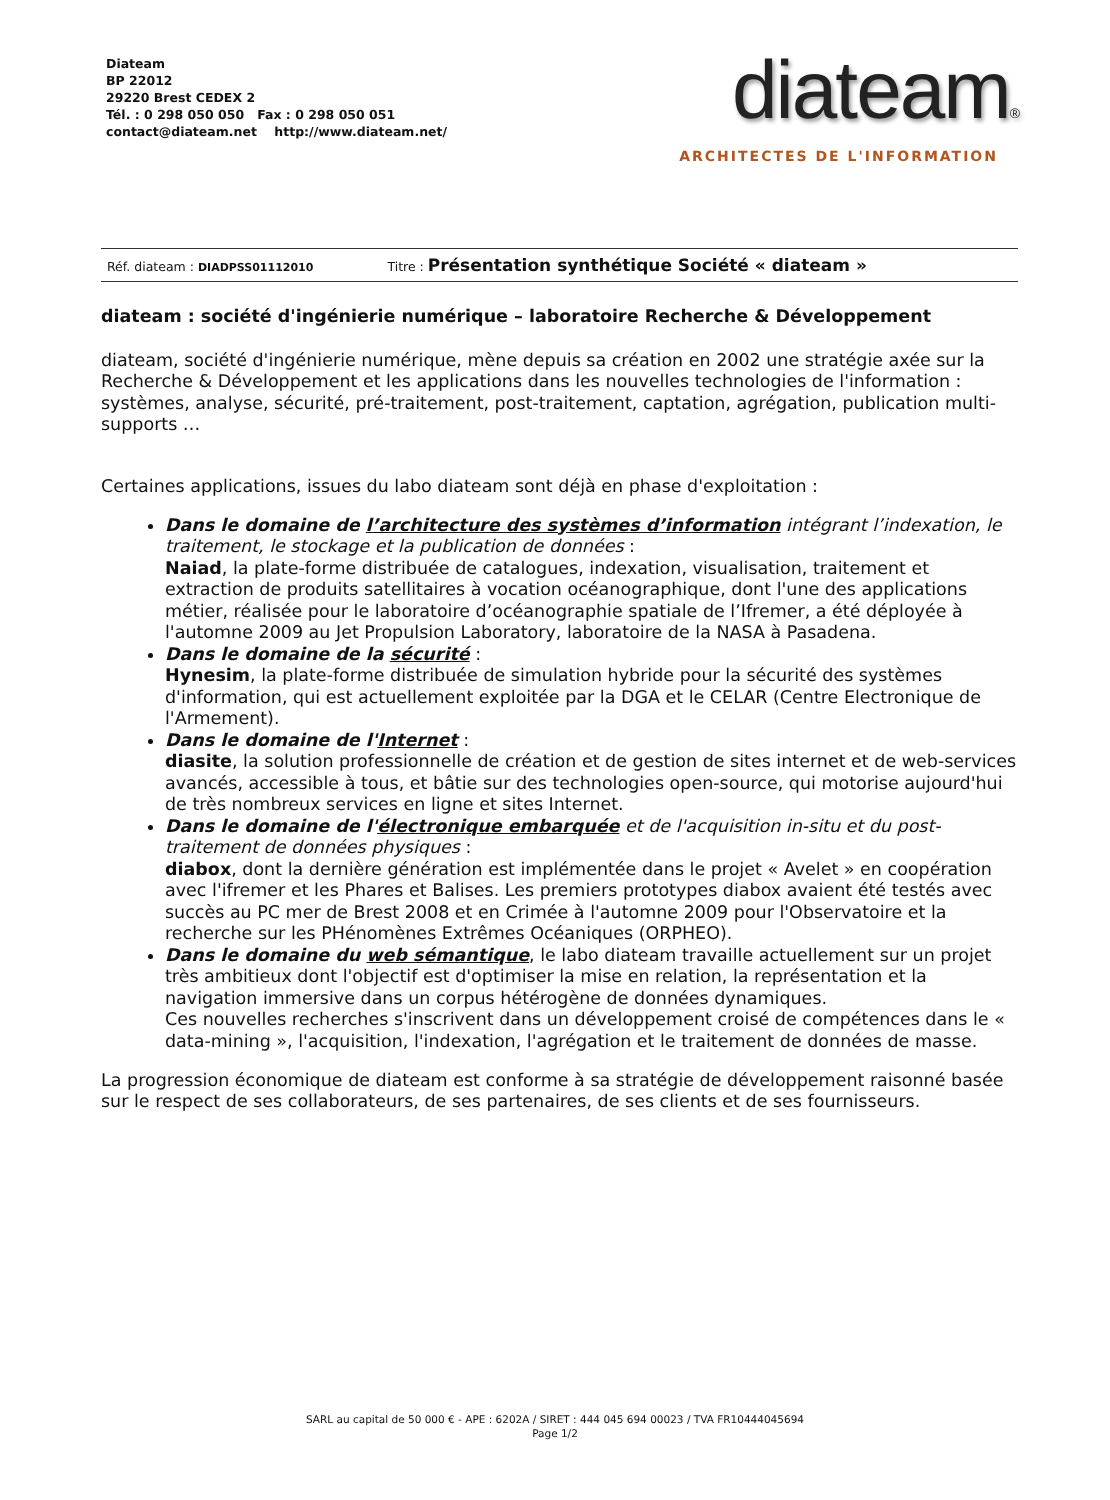Diateam
BP 22012
29220 Brest CEDEX 2
Tél. : 0 298 050 050 Fax : 0 298 050 051
contact@diateam.net http://www.diateam.net/
diateam®
ARCHITECTES DE L'INFORMATION
Réf. diateam : DIADPSS01112010 Titre : Présentation synthétique Société « diateam »
diateam : société d'ingénierie numérique – laboratoire Recherche & Développement
diateam, société d'ingénierie numérique, mène depuis sa création en 2002 une stratégie axée sur la Recherche & Développement et les applications dans les nouvelles technologies de l'information : systèmes, analyse, sécurité, pré-traitement, post-traitement, captation, agrégation, publication multi-supports …
Certaines applications, issues du labo diateam sont déjà en phase d'exploitation :
Dans le domaine de l’architecture des systèmes d’information intégrant l’indexation, le traitement, le stockage et la publication de données :
Naiad, la plate-forme distribuée de catalogues, indexation, visualisation, traitement et extraction de produits satellitaires à vocation océanographique, dont l'une des applications métier, réalisée pour le laboratoire d’océanographie spatiale de l’Ifremer, a été déployée à l'automne 2009 au Jet Propulsion Laboratory, laboratoire de la NASA à Pasadena.
Dans le domaine de la sécurité :
Hynesim, la plate-forme distribuée de simulation hybride pour la sécurité des systèmes d'information, qui est actuellement exploitée par la DGA et le CELAR (Centre Electronique de l'Armement).
Dans le domaine de l'Internet :
diasite, la solution professionnelle de création et de gestion de sites internet et de web-services avancés, accessible à tous, et bâtie sur des technologies open-source, qui motorise aujourd'hui de très nombreux services en ligne et sites Internet.
Dans le domaine de l'électronique embarquée et de l'acquisition in-situ et du post-traitement de données physiques :
diabox, dont la dernière génération est implémentée dans le projet « Avelet » en coopération avec l'ifremer et les Phares et Balises. Les premiers prototypes diabox avaient été testés avec succès au PC mer de Brest 2008 et en Crimée à l'automne 2009 pour l'Observatoire et la recherche sur les PHénomènes Extrêmes Océaniques (ORPHEO).
Dans le domaine du web sémantique, le labo diateam travaille actuellement sur un projet très ambitieux dont l'objectif est d'optimiser la mise en relation, la représentation et la navigation immersive dans un corpus hétérogène de données dynamiques.
Ces nouvelles recherches s'inscrivent dans un développement croisé de compétences dans le « data-mining », l'acquisition, l'indexation, l'agrégation et le traitement de données de masse.
La progression économique de diateam est conforme à sa stratégie de développement raisonné basée sur le respect de ses collaborateurs, de ses partenaires, de ses clients et de ses fournisseurs.
SARL au capital de 50 000 € - APE : 6202A / SIRET : 444 045 694 00023 / TVA FR10444045694
Page 1/2